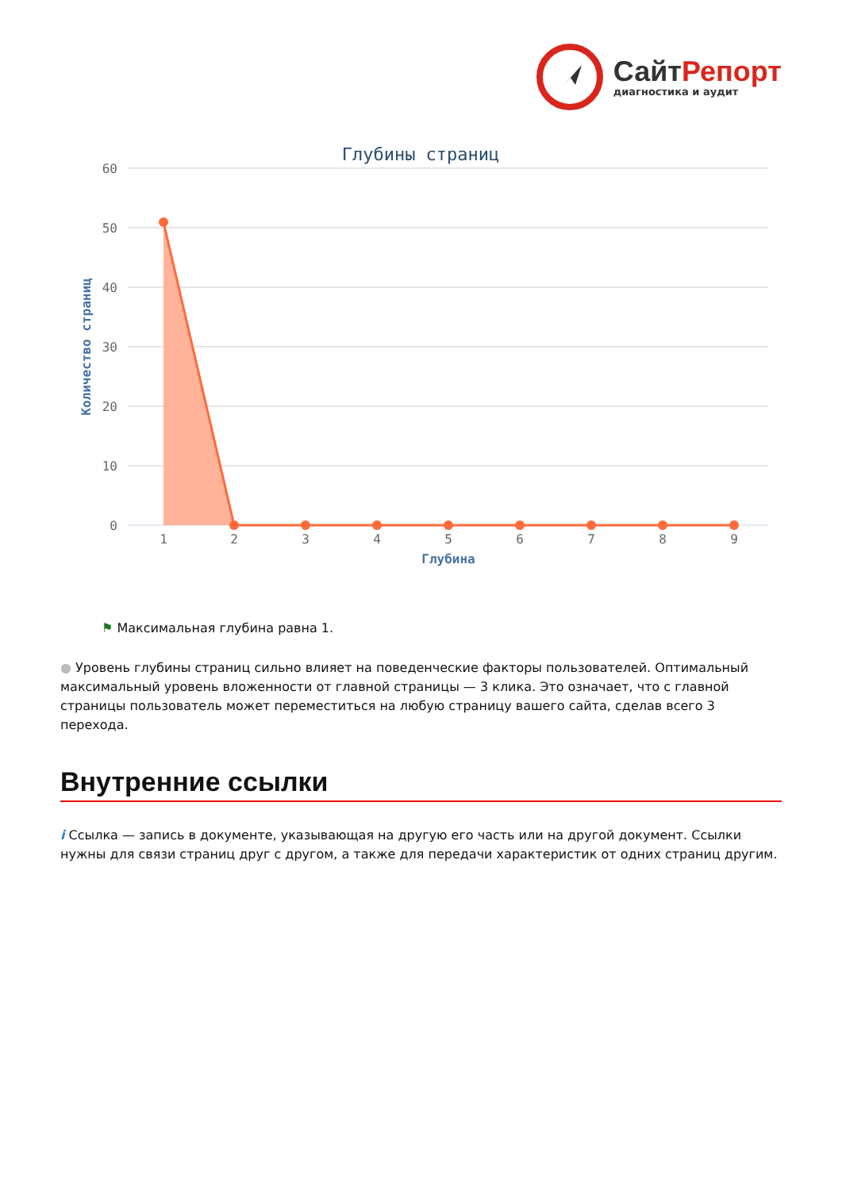Сайт Репорт
диагностика и аудит
Глубины страниц
60
50
40
30
20
10
0
Количество страниц
1
2
3
4
5
6
7
8
9
Глубина
⚑ Максимальная глубина равна 1.
● Уровень глубины страниц сильно влияет на поведенческие факторы пользователей. Оптимальный максимальный уровень вложенности от главной страницы — 3 клика. Это означает, что с главной страницы пользователь может переместиться на любую страницу вашего сайта, сделав всего 3 перехода.
Внутренние ссылки
i Ссылка — запись в документе, указывающая на другую его часть или на другой документ. Ссылки нужны для связи страниц друг с другом, а также для передачи характеристик от одних страниц другим.